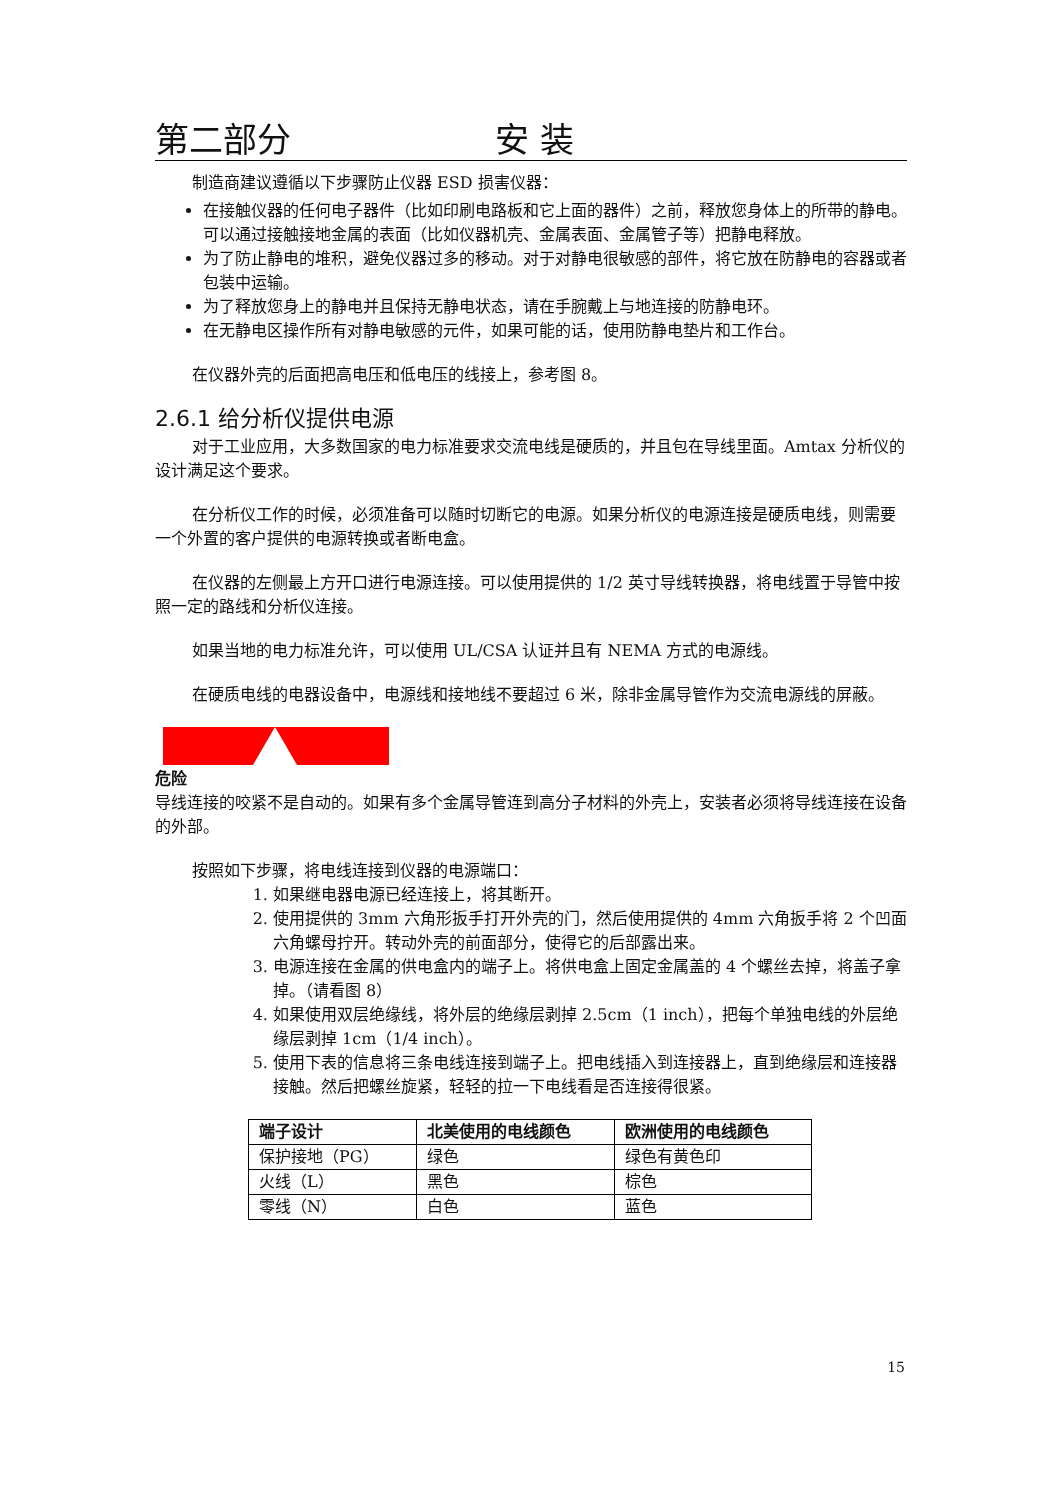第二部分 安 装
制造商建议遵循以下步骤防止仪器 ESD 损害仪器：
在接触仪器的任何电子器件（比如印刷电路板和它上面的器件）之前，释放您身体上的所带的静电。可以通过接触接地金属的表面（比如仪器机壳、金属表面、金属管子等）把静电释放。
为了防止静电的堆积，避免仪器过多的移动。对于对静电很敏感的部件，将它放在防静电的容器或者包装中运输。
为了释放您身上的静电并且保持无静电状态，请在手腕戴上与地连接的防静电环。
在无静电区操作所有对静电敏感的元件，如果可能的话，使用防静电垫片和工作台。
在仪器外壳的后面把高电压和低电压的线接上，参考图 8。
2.6.1 给分析仪提供电源
对于工业应用，大多数国家的电力标准要求交流电线是硬质的，并且包在导线里面。Amtax 分析仪的设计满足这个要求。
在分析仪工作的时候，必须准备可以随时切断它的电源。如果分析仪的电源连接是硬质电线，则需要一个外置的客户提供的电源转换或者断电盒。
在仪器的左侧最上方开口进行电源连接。可以使用提供的 1/2 英寸导线转换器，将电线置于导管中按照一定的路线和分析仪连接。
如果当地的电力标准允许，可以使用 UL/CSA 认证并且有 NEMA 方式的电源线。
在硬质电线的电器设备中，电源线和接地线不要超过 6 米，除非金属导管作为交流电源线的屏蔽。
危险
导线连接的咬紧不是自动的。如果有多个金属导管连到高分子材料的外壳上，安装者必须将导线连接在设备的外部。
按照如下步骤，将电线连接到仪器的电源端口：
1. 如果继电器电源已经连接上，将其断开。
2. 使用提供的 3mm 六角形扳手打开外壳的门，然后使用提供的 4mm 六角扳手将 2 个凹面六角螺母拧开。转动外壳的前面部分，使得它的后部露出来。
3. 电源连接在金属的供电盒内的端子上。将供电盒上固定金属盖的 4 个螺丝去掉，将盖子拿掉。（请看图 8）
4. 如果使用双层绝缘线，将外层的绝缘层剥掉 2.5cm（1 inch），把每个单独电线的外层绝缘层剥掉 1cm（1/4 inch）。
5. 使用下表的信息将三条电线连接到端子上。把电线插入到连接器上，直到绝缘层和连接器接触。然后把螺丝旋紧，轻轻的拉一下电线看是否连接得很紧。
| 端子设计 | 北美使用的电线颜色 | 欧洲使用的电线颜色 |
| --- | --- | --- |
| 保护接地（PG） | 绿色 | 绿色有黄色印 |
| 火线（L） | 黑色 | 棕色 |
| 零线（N） | 白色 | 蓝色 |
15